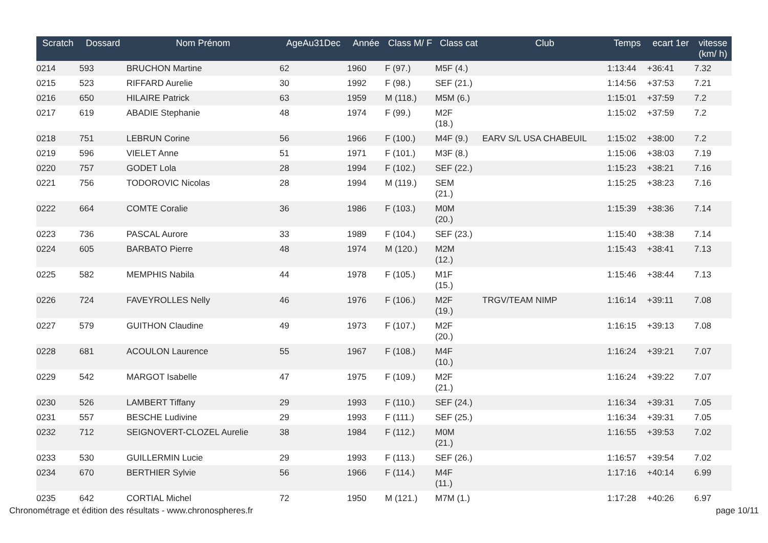| Scratch | Dossard | Nom Prénom | AgeAu31Dec | Année | Class M/ F | Class cat | Club | Temps | ecart 1er | vitesse (km/ h) |
| --- | --- | --- | --- | --- | --- | --- | --- | --- | --- | --- |
| 0214 | 593 | BRUCHON Martine | 62 | 1960 | F (97.) | M5F (4.) | | 1:13:44 | +36:41 | 7.32 |
| 0215 | 523 | RIFFARD Aurelie | 30 | 1992 | F (98.) | SEF (21.) | | 1:14:56 | +37:53 | 7.21 |
| 0216 | 650 | HILAIRE Patrick | 63 | 1959 | M (118.) | M5M (6.) | | 1:15:01 | +37:59 | 7.2 |
| 0217 | 619 | ABADIE Stephanie | 48 | 1974 | F (99.) | M2F (18.) | | 1:15:02 | +37:59 | 7.2 |
| 0218 | 751 | LEBRUN Corine | 56 | 1966 | F (100.) | M4F (9.) | EARV S/L USA CHABEUIL | 1:15:02 | +38:00 | 7.2 |
| 0219 | 596 | VIELET Anne | 51 | 1971 | F (101.) | M3F (8.) | | 1:15:06 | +38:03 | 7.19 |
| 0220 | 757 | GODET Lola | 28 | 1994 | F (102.) | SEF (22.) | | 1:15:23 | +38:21 | 7.16 |
| 0221 | 756 | TODOROVIC Nicolas | 28 | 1994 | M (119.) | SEM (21.) | | 1:15:25 | +38:23 | 7.16 |
| 0222 | 664 | COMTE Coralie | 36 | 1986 | F (103.) | M0M (20.) | | 1:15:39 | +38:36 | 7.14 |
| 0223 | 736 | PASCAL Aurore | 33 | 1989 | F (104.) | SEF (23.) | | 1:15:40 | +38:38 | 7.14 |
| 0224 | 605 | BARBATO Pierre | 48 | 1974 | M (120.) | M2M (12.) | | 1:15:43 | +38:41 | 7.13 |
| 0225 | 582 | MEMPHIS Nabila | 44 | 1978 | F (105.) | M1F (15.) | | 1:15:46 | +38:44 | 7.13 |
| 0226 | 724 | FAVEYROLLES Nelly | 46 | 1976 | F (106.) | M2F (19.) | TRGV/TEAM NIMP | 1:16:14 | +39:11 | 7.08 |
| 0227 | 579 | GUITHON Claudine | 49 | 1973 | F (107.) | M2F (20.) | | 1:16:15 | +39:13 | 7.08 |
| 0228 | 681 | ACOULON Laurence | 55 | 1967 | F (108.) | M4F (10.) | | 1:16:24 | +39:21 | 7.07 |
| 0229 | 542 | MARGOT Isabelle | 47 | 1975 | F (109.) | M2F (21.) | | 1:16:24 | +39:22 | 7.07 |
| 0230 | 526 | LAMBERT Tiffany | 29 | 1993 | F (110.) | SEF (24.) | | 1:16:34 | +39:31 | 7.05 |
| 0231 | 557 | BESCHE Ludivine | 29 | 1993 | F (111.) | SEF (25.) | | 1:16:34 | +39:31 | 7.05 |
| 0232 | 712 | SEIGNOVERT-CLOZEL Aurelie | 38 | 1984 | F (112.) | M0M (21.) | | 1:16:55 | +39:53 | 7.02 |
| 0233 | 530 | GUILLERMIN Lucie | 29 | 1993 | F (113.) | SEF (26.) | | 1:16:57 | +39:54 | 7.02 |
| 0234 | 670 | BERTHIER Sylvie | 56 | 1966 | F (114.) | M4F (11.) | | 1:17:16 | +40:14 | 6.99 |
| 0235 | 642 | CORTIAL Michel | 72 | 1950 | M (121.) | M7M (1.) | | 1:17:28 | +40:26 | 6.97 |
Chronométrage et édition des résultats - www.chronospheres.fr page 10/11